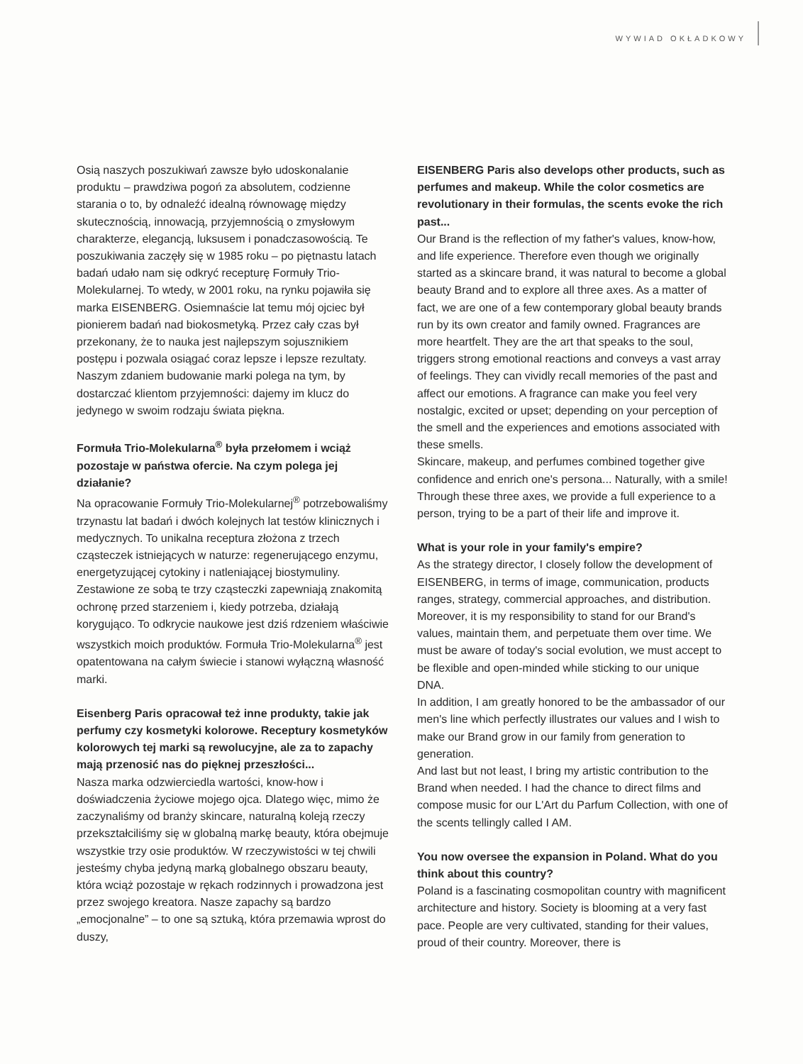WYWIAD OKŁADKOWY
Osią naszych poszukiwań zawsze było udoskonalanie produktu – prawdziwa pogoń za absolutem, codzienne starania o to, by odnaleźć idealną równowagę między skutecznością, innowacją, przyjemnością o zmysłowym charakterze, elegancją, luksusem i ponadczasowością. Te poszukiwania zaczęły się w 1985 roku – po piętnastu latach badań udało nam się odkryć recepturę Formuły Trio-Molekularnej. To wtedy, w 2001 roku, na rynku pojawiła się marka EISENBERG. Osiemnaście lat temu mój ojciec był pionierem badań nad biokosmetyką. Przez cały czas był przekonany, że to nauka jest najlepszym sojusznikiem postępu i pozwala osiągać coraz lepsze i lepsze rezultaty. Naszym zdaniem budowanie marki polega na tym, by dostarczać klientom przyjemności: dajemy im klucz do jedynego w swoim rodzaju świata piękna.
Formuła Trio-Molekularna<sup>®</sup> była przełomem i wciąż pozostaje w państwa ofercie. Na czym polega jej działanie?
Na opracowanie Formuły Trio-Molekularnej<sup>®</sup> potrzebowaliśmy trzynastu lat badań i dwóch kolejnych lat testów klinicznych i medycznych. To unikalna receptura złożona z trzech cząsteczek istniejących w naturze: regenerującego enzymu, energetyzującej cytokiny i natleniającej biostymuliny. Zestawione ze sobą te trzy cząsteczki zapewniają znakomitą ochronę przed starzeniem i, kiedy potrzeba, działają korygująco. To odkrycie naukowe jest dziś rdzeniem właściwie wszystkich moich produktów. Formuła Trio-Molekularna<sup>®</sup> jest opatentowana na całym świecie i stanowi wyłączną własność marki.
Eisenberg Paris opracował też inne produkty, takie jak perfumy czy kosmetyki kolorowe. Receptury kosmetyków kolorowych tej marki są rewolucyjne, ale za to zapachy mają przenosić nas do pięknej przeszłości...
Nasza marka odzwierciedla wartości, know-how i doświadczenia życiowe mojego ojca. Dlatego więc, mimo że zaczynaliśmy od branży skincare, naturalną koleją rzeczy przekształciliśmy się w globalną markę beauty, która obejmuje wszystkie trzy osie produktów. W rzeczywistości w tej chwili jesteśmy chyba jedyną marką globalnego obszaru beauty, która wciąż pozostaje w rękach rodzinnych i prowadzona jest przez swojego kreatora. Nasze zapachy są bardzo „emocjonalne” – to one są sztuką, która przemawia wprost do duszy,
EISENBERG Paris also develops other products, such as perfumes and makeup. While the color cosmetics are revolutionary in their formulas, the scents evoke the rich past...
Our Brand is the reflection of my father's values, know-how, and life experience. Therefore even though we originally started as a skincare brand, it was natural to become a global beauty Brand and to explore all three axes. As a matter of fact, we are one of a few contemporary global beauty brands run by its own creator and family owned. Fragrances are more heartfelt. They are the art that speaks to the soul, triggers strong emotional reactions and conveys a vast array of feelings. They can vividly recall memories of the past and affect our emotions. A fragrance can make you feel very nostalgic, excited or upset; depending on your perception of the smell and the experiences and emotions associated with these smells.
Skincare, makeup, and perfumes combined together give confidence and enrich one's persona... Naturally, with a smile! Through these three axes, we provide a full experience to a person, trying to be a part of their life and improve it.
What is your role in your family's empire?
As the strategy director, I closely follow the development of EISENBERG, in terms of image, communication, products ranges, strategy, commercial approaches, and distribution. Moreover, it is my responsibility to stand for our Brand's values, maintain them, and perpetuate them over time. We must be aware of today's social evolution, we must accept to be flexible and open-minded while sticking to our unique DNA.
In addition, I am greatly honored to be the ambassador of our men's line which perfectly illustrates our values and I wish to make our Brand grow in our family from generation to generation.
And last but not least, I bring my artistic contribution to the Brand when needed. I had the chance to direct films and compose music for our L'Art du Parfum Collection, with one of the scents tellingly called I AM.
You now oversee the expansion in Poland. What do you think about this country?
Poland is a fascinating cosmopolitan country with magnificent architecture and history. Society is blooming at a very fast pace. People are very cultivated, standing for their values, proud of their country. Moreover, there is